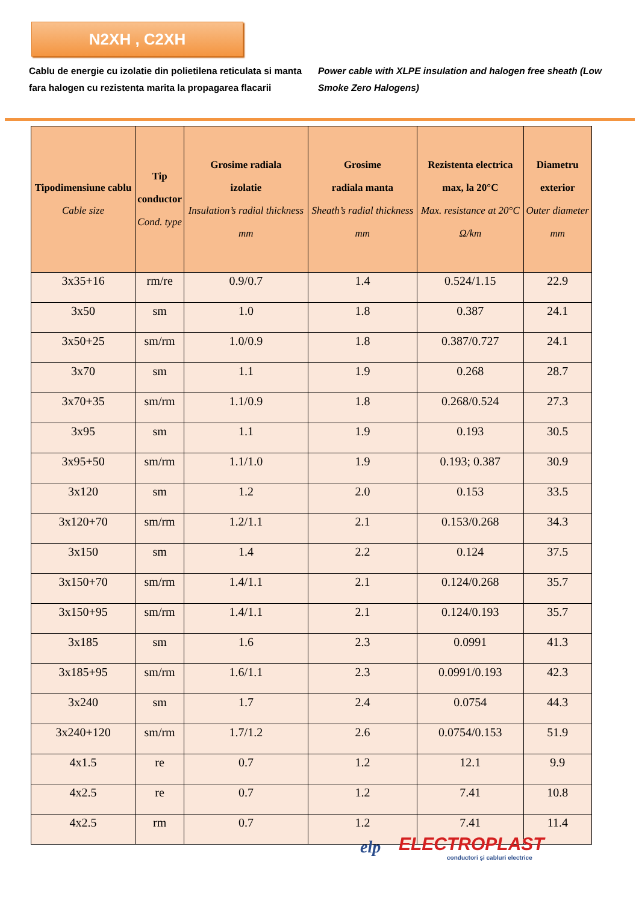N2XH , C2XH
Cablu de energie cu izolatie din polietilena reticulata si manta fara halogen cu rezistenta marita la propagarea flacarii
Power cable with XLPE insulation and halogen free sheath (Low Smoke Zero Halogens)
| Tipodimensiune cablu Cable size | Tip conductor Cond. type | Grosime radiala izolatie Insulation’s radial thickness mm | Grosime radiala manta Sheath’s radial thickness mm | Rezistenta electrica max, la 20°C Max. resistance at 20°C Ω/km | Diametru exterior Outer diameter mm |
| --- | --- | --- | --- | --- | --- |
| 3x35+16 | rm/re | 0.9/0.7 | 1.4 | 0.524/1.15 | 22.9 |
| 3x50 | sm | 1.0 | 1.8 | 0.387 | 24.1 |
| 3x50+25 | sm/rm | 1.0/0.9 | 1.8 | 0.387/0.727 | 24.1 |
| 3x70 | sm | 1.1 | 1.9 | 0.268 | 28.7 |
| 3x70+35 | sm/rm | 1.1/0.9 | 1.8 | 0.268/0.524 | 27.3 |
| 3x95 | sm | 1.1 | 1.9 | 0.193 | 30.5 |
| 3x95+50 | sm/rm | 1.1/1.0 | 1.9 | 0.193; 0.387 | 30.9 |
| 3x120 | sm | 1.2 | 2.0 | 0.153 | 33.5 |
| 3x120+70 | sm/rm | 1.2/1.1 | 2.1 | 0.153/0.268 | 34.3 |
| 3x150 | sm | 1.4 | 2.2 | 0.124 | 37.5 |
| 3x150+70 | sm/rm | 1.4/1.1 | 2.1 | 0.124/0.268 | 35.7 |
| 3x150+95 | sm/rm | 1.4/1.1 | 2.1 | 0.124/0.193 | 35.7 |
| 3x185 | sm | 1.6 | 2.3 | 0.0991 | 41.3 |
| 3x185+95 | sm/rm | 1.6/1.1 | 2.3 | 0.0991/0.193 | 42.3 |
| 3x240 | sm | 1.7 | 2.4 | 0.0754 | 44.3 |
| 3x240+120 | sm/rm | 1.7/1.2 | 2.6 | 0.0754/0.153 | 51.9 |
| 4x1.5 | re | 0.7 | 1.2 | 12.1 | 9.9 |
| 4x2.5 | re | 0.7 | 1.2 | 7.41 | 10.8 |
| 4x2.5 | rm | 0.7 | 1.2 | 7.41 | 11.4 |
elp ELECTROPLAST
conductori şi cabluri electrice